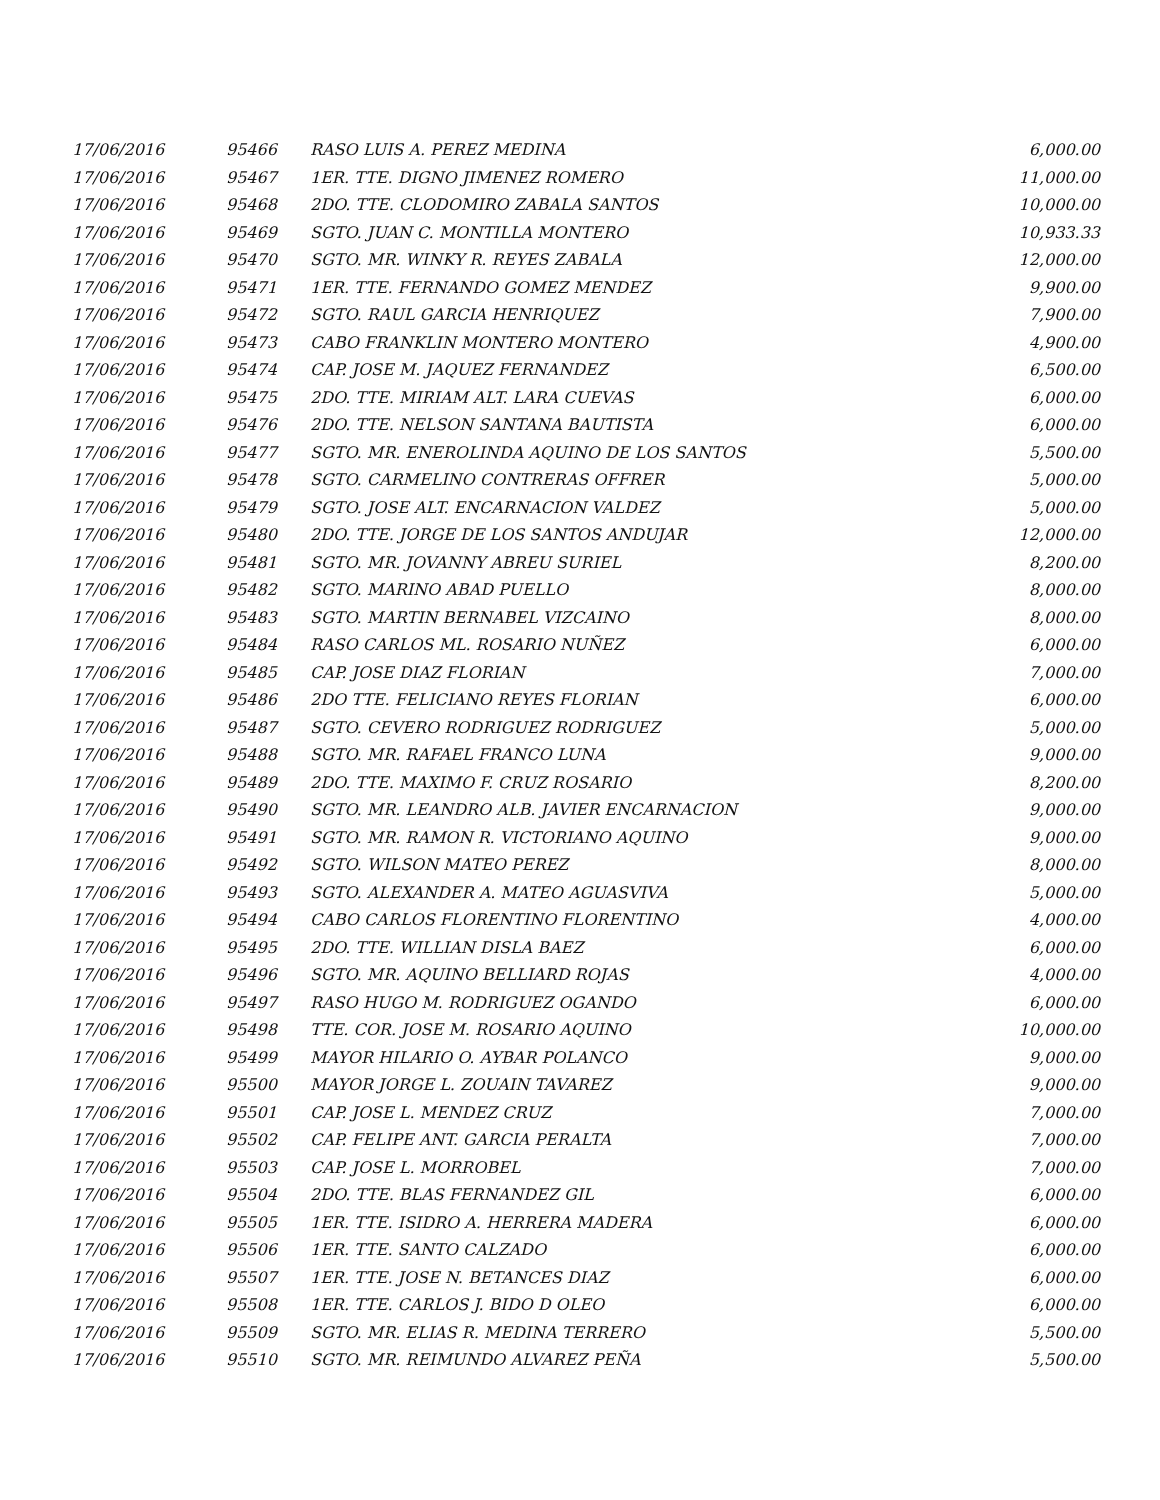| 17/06/2016 | 95466 | RASO LUIS A. PEREZ MEDINA | 6,000.00 |
| 17/06/2016 | 95467 | 1ER. TTE. DIGNO JIMENEZ ROMERO | 11,000.00 |
| 17/06/2016 | 95468 | 2DO. TTE. CLODOMIRO ZABALA SANTOS | 10,000.00 |
| 17/06/2016 | 95469 | SGTO. JUAN C. MONTILLA MONTERO | 10,933.33 |
| 17/06/2016 | 95470 | SGTO. MR. WINKY R. REYES ZABALA | 12,000.00 |
| 17/06/2016 | 95471 | 1ER. TTE. FERNANDO GOMEZ MENDEZ | 9,900.00 |
| 17/06/2016 | 95472 | SGTO. RAUL GARCIA HENRIQUEZ | 7,900.00 |
| 17/06/2016 | 95473 | CABO FRANKLIN MONTERO MONTERO | 4,900.00 |
| 17/06/2016 | 95474 | CAP. JOSE M. JAQUEZ FERNANDEZ | 6,500.00 |
| 17/06/2016 | 95475 | 2DO. TTE. MIRIAM ALT. LARA CUEVAS | 6,000.00 |
| 17/06/2016 | 95476 | 2DO. TTE. NELSON SANTANA BAUTISTA | 6,000.00 |
| 17/06/2016 | 95477 | SGTO. MR. ENEROLINDA AQUINO DE LOS SANTOS | 5,500.00 |
| 17/06/2016 | 95478 | SGTO. CARMELINO CONTRERAS OFFRER | 5,000.00 |
| 17/06/2016 | 95479 | SGTO. JOSE ALT. ENCARNACION VALDEZ | 5,000.00 |
| 17/06/2016 | 95480 | 2DO. TTE. JORGE DE LOS SANTOS ANDUJAR | 12,000.00 |
| 17/06/2016 | 95481 | SGTO. MR. JOVANNY ABREU SURIEL | 8,200.00 |
| 17/06/2016 | 95482 | SGTO. MARINO ABAD PUELLO | 8,000.00 |
| 17/06/2016 | 95483 | SGTO. MARTIN BERNABEL VIZCAINO | 8,000.00 |
| 17/06/2016 | 95484 | RASO CARLOS ML. ROSARIO NUÑEZ | 6,000.00 |
| 17/06/2016 | 95485 | CAP. JOSE DIAZ FLORIAN | 7,000.00 |
| 17/06/2016 | 95486 | 2DO TTE. FELICIANO REYES FLORIAN | 6,000.00 |
| 17/06/2016 | 95487 | SGTO. CEVERO RODRIGUEZ RODRIGUEZ | 5,000.00 |
| 17/06/2016 | 95488 | SGTO. MR. RAFAEL FRANCO LUNA | 9,000.00 |
| 17/06/2016 | 95489 | 2DO. TTE. MAXIMO F. CRUZ ROSARIO | 8,200.00 |
| 17/06/2016 | 95490 | SGTO. MR. LEANDRO ALB. JAVIER ENCARNACION | 9,000.00 |
| 17/06/2016 | 95491 | SGTO. MR. RAMON R. VICTORIANO AQUINO | 9,000.00 |
| 17/06/2016 | 95492 | SGTO. WILSON MATEO PEREZ | 8,000.00 |
| 17/06/2016 | 95493 | SGTO. ALEXANDER A. MATEO AGUASVIVA | 5,000.00 |
| 17/06/2016 | 95494 | CABO CARLOS FLORENTINO FLORENTINO | 4,000.00 |
| 17/06/2016 | 95495 | 2DO. TTE. WILLIAN DISLA BAEZ | 6,000.00 |
| 17/06/2016 | 95496 | SGTO. MR. AQUINO BELLIARD ROJAS | 4,000.00 |
| 17/06/2016 | 95497 | RASO HUGO M. RODRIGUEZ OGANDO | 6,000.00 |
| 17/06/2016 | 95498 | TTE. COR. JOSE M. ROSARIO AQUINO | 10,000.00 |
| 17/06/2016 | 95499 | MAYOR HILARIO O. AYBAR POLANCO | 9,000.00 |
| 17/06/2016 | 95500 | MAYOR JORGE L. ZOUAIN TAVAREZ | 9,000.00 |
| 17/06/2016 | 95501 | CAP. JOSE L. MENDEZ CRUZ | 7,000.00 |
| 17/06/2016 | 95502 | CAP. FELIPE ANT. GARCIA PERALTA | 7,000.00 |
| 17/06/2016 | 95503 | CAP. JOSE L. MORROBEL | 7,000.00 |
| 17/06/2016 | 95504 | 2DO. TTE. BLAS FERNANDEZ GIL | 6,000.00 |
| 17/06/2016 | 95505 | 1ER. TTE. ISIDRO A. HERRERA MADERA | 6,000.00 |
| 17/06/2016 | 95506 | 1ER. TTE. SANTO CALZADO | 6,000.00 |
| 17/06/2016 | 95507 | 1ER. TTE. JOSE N. BETANCES DIAZ | 6,000.00 |
| 17/06/2016 | 95508 | 1ER. TTE. CARLOS J. BIDO D OLEO | 6,000.00 |
| 17/06/2016 | 95509 | SGTO. MR. ELIAS R. MEDINA TERRERO | 5,500.00 |
| 17/06/2016 | 95510 | SGTO. MR. REIMUNDO ALVAREZ PEÑA | 5,500.00 |